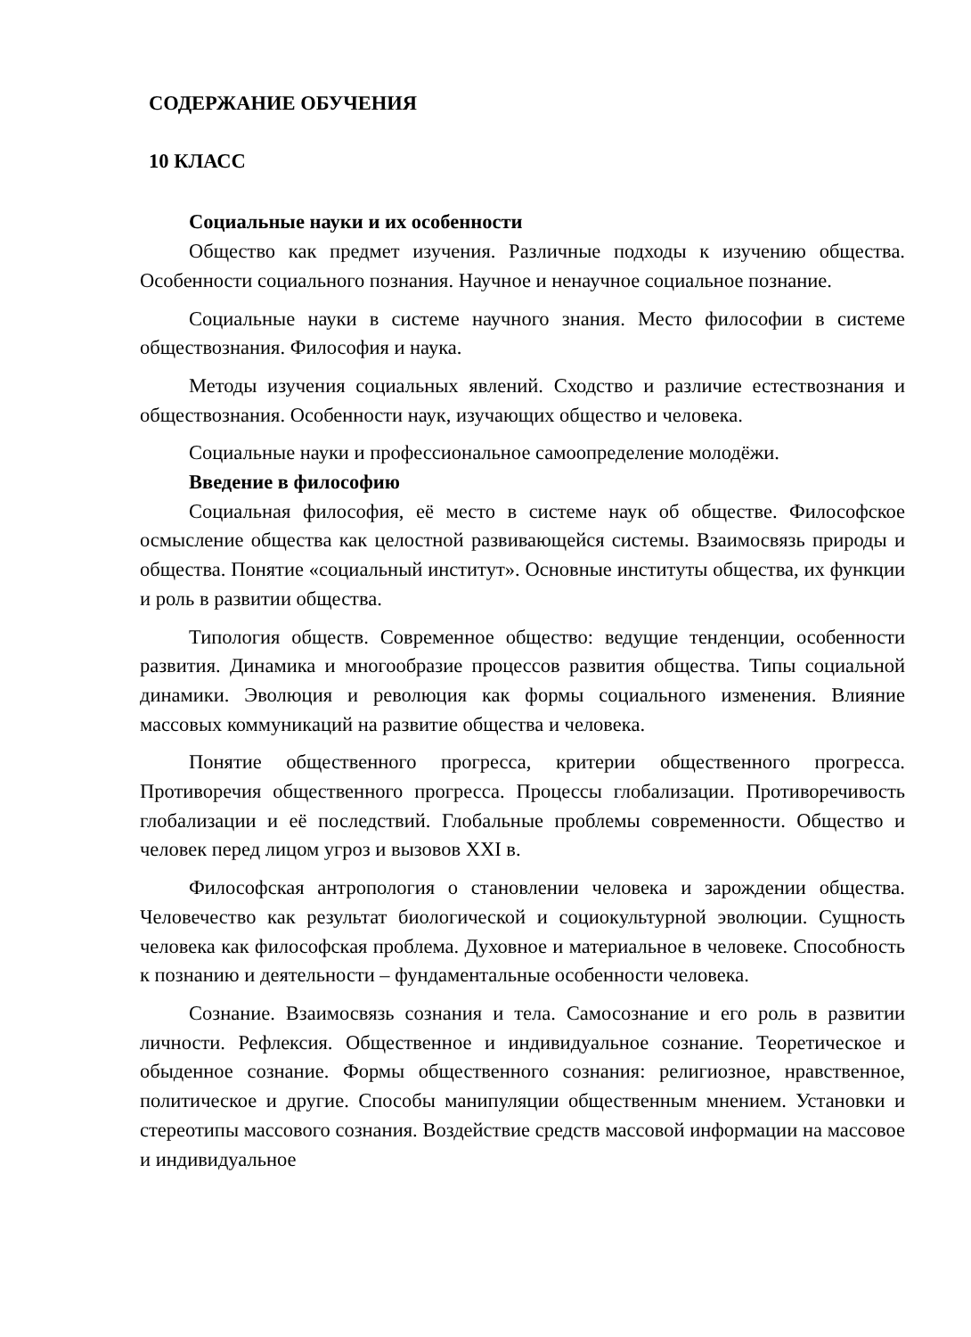СОДЕРЖАНИЕ ОБУЧЕНИЯ
10 КЛАСС
Социальные науки и их особенности
Общество как предмет изучения. Различные подходы к изучению общества. Особенности социального познания. Научное и ненаучное социальное познание.
Социальные науки в системе научного знания. Место философии в системе обществознания. Философия и наука.
Методы изучения социальных явлений. Сходство и различие естествознания и обществознания. Особенности наук, изучающих общество и человека.
Социальные науки и профессиональное самоопределение молодёжи.
Введение в философию
Социальная философия, её место в системе наук об обществе. Философское осмысление общества как целостной развивающейся системы. Взаимосвязь природы и общества. Понятие «социальный институт». Основные институты общества, их функции и роль в развитии общества.
Типология обществ. Современное общество: ведущие тенденции, особенности развития. Динамика и многообразие процессов развития общества. Типы социальной динамики. Эволюция и революция как формы социального изменения. Влияние массовых коммуникаций на развитие общества и человека.
Понятие общественного прогресса, критерии общественного прогресса. Противоречия общественного прогресса. Процессы глобализации. Противоречивость глобализации и её последствий. Глобальные проблемы современности. Общество и человек перед лицом угроз и вызовов XXI в.
Философская антропология о становлении человека и зарождении общества. Человечество как результат биологической и социокультурной эволюции. Сущность человека как философская проблема. Духовное и материальное в человеке. Способность к познанию и деятельности – фундаментальные особенности человека.
Сознание. Взаимосвязь сознания и тела. Самосознание и его роль в развитии личности. Рефлексия. Общественное и индивидуальное сознание. Теоретическое и обыденное сознание. Формы общественного сознания: религиозное, нравственное, политическое и другие. Способы манипуляции общественным мнением. Установки и стереотипы массового сознания. Воздействие средств массовой информации на массовое и индивидуальное